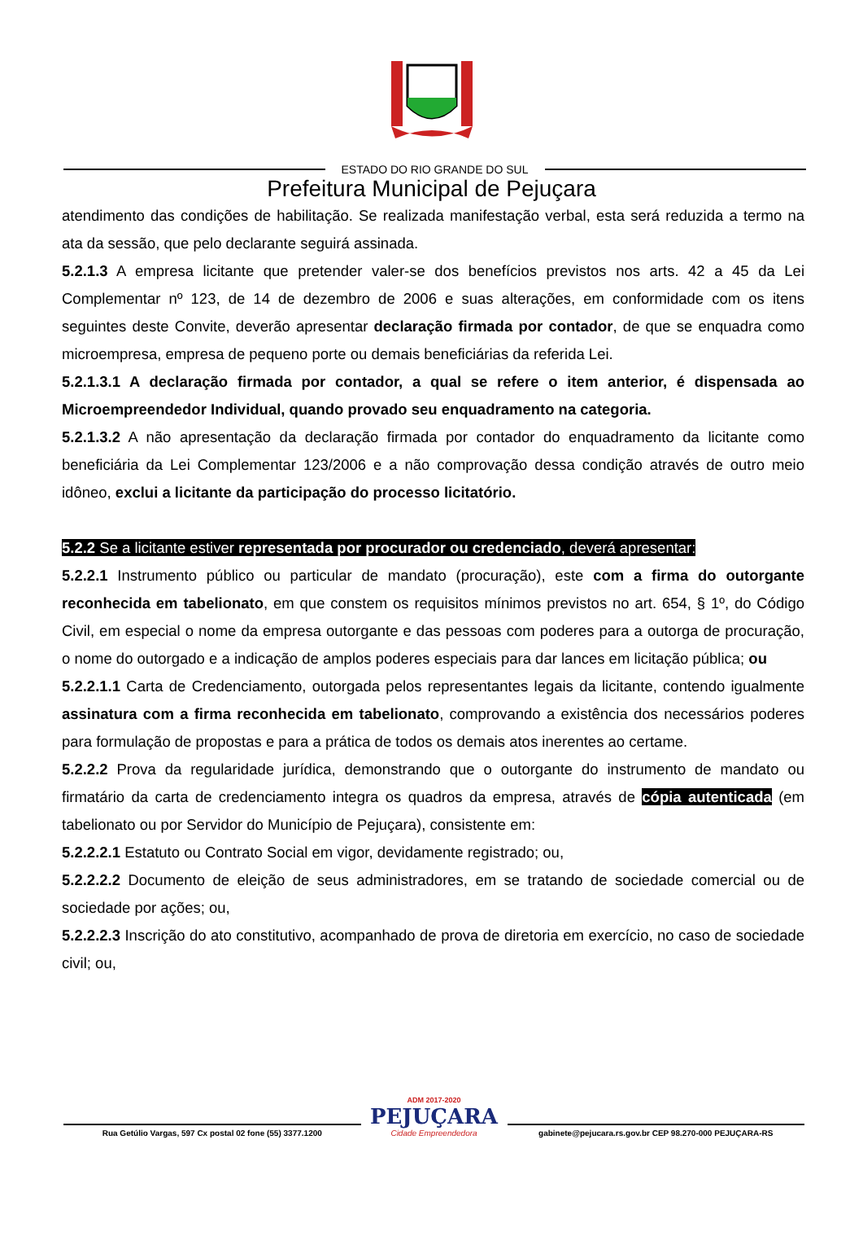ESTADO DO RIO GRANDE DO SUL
Prefeitura Municipal de Pejuçara
atendimento das condições de habilitação. Se realizada manifestação verbal, esta será reduzida a termo na ata da sessão, que pelo declarante seguirá assinada.
5.2.1.3 A empresa licitante que pretender valer-se dos benefícios previstos nos arts. 42 a 45 da Lei Complementar nº 123, de 14 de dezembro de 2006 e suas alterações, em conformidade com os itens seguintes deste Convite, deverão apresentar declaração firmada por contador, de que se enquadra como microempresa, empresa de pequeno porte ou demais beneficiárias da referida Lei.
5.2.1.3.1 A declaração firmada por contador, a qual se refere o item anterior, é dispensada ao Microempreendedor Individual, quando provado seu enquadramento na categoria.
5.2.1.3.2 A não apresentação da declaração firmada por contador do enquadramento da licitante como beneficiária da Lei Complementar 123/2006 e a não comprovação dessa condição através de outro meio idôneo, exclui a licitante da participação do processo licitatório.
5.2.2 Se a licitante estiver representada por procurador ou credenciado, deverá apresentar:
5.2.2.1 Instrumento público ou particular de mandato (procuração), este com a firma do outorgante reconhecida em tabelionato, em que constem os requisitos mínimos previstos no art. 654, § 1º, do Código Civil, em especial o nome da empresa outorgante e das pessoas com poderes para a outorga de procuração, o nome do outorgado e a indicação de amplos poderes especiais para dar lances em licitação pública; ou
5.2.2.1.1 Carta de Credenciamento, outorgada pelos representantes legais da licitante, contendo igualmente assinatura com a firma reconhecida em tabelionato, comprovando a existência dos necessários poderes para formulação de propostas e para a prática de todos os demais atos inerentes ao certame.
5.2.2.2 Prova da regularidade jurídica, demonstrando que o outorgante do instrumento de mandato ou firmatário da carta de credenciamento integra os quadros da empresa, através de cópia autenticada (em tabelionato ou por Servidor do Município de Pejuçara), consistente em:
5.2.2.2.1 Estatuto ou Contrato Social em vigor, devidamente registrado; ou,
5.2.2.2.2 Documento de eleição de seus administradores, em se tratando de sociedade comercial ou de sociedade por ações; ou,
5.2.2.2.3 Inscrição do ato constitutivo, acompanhado de prova de diretoria em exercício, no caso de sociedade civil; ou,
Rua Getúlio Vargas, 597 Cx postal 02 fone (55) 3377.1200
ADM 2017-2020
PEJUÇARA
Cidade Empreendedora
gabinete@pejucara.rs.gov.br CEP 98.270-000 PEJUÇARA-RS